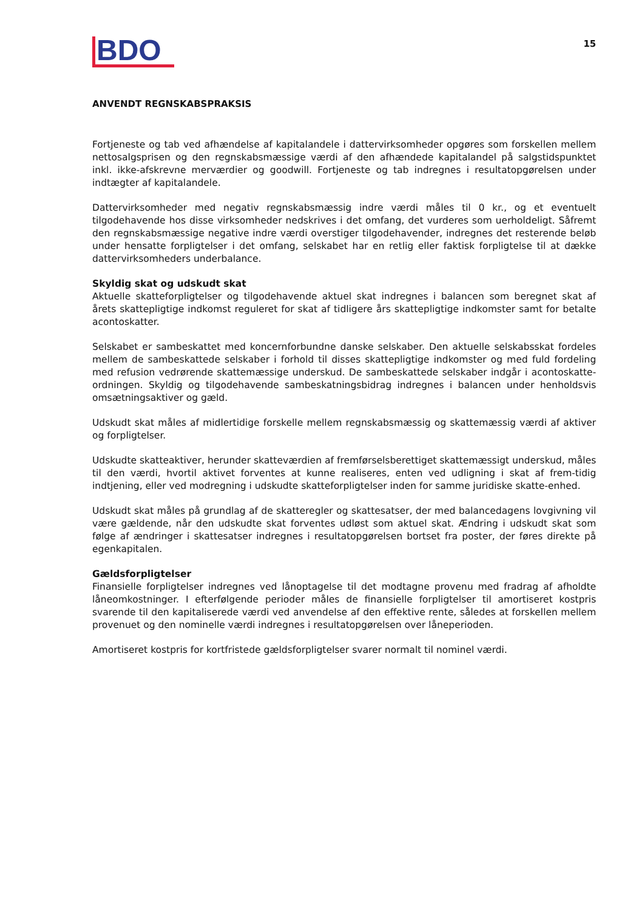BDO
15
ANVENDT REGNSKABSPRAKSIS
Fortjeneste og tab ved afhændelse af kapitalandele i dattervirksomheder opgøres som forskellen mellem nettosalgsprisen og den regnskabsmæssige værdi af den afhændede kapitalandel på salgstidspunktet inkl. ikke-afskrevne merværdier og goodwill. Fortjeneste og tab indregnes i resultatopgørelsen under indtægter af kapitalandele.
Dattervirksomheder med negativ regnskabsmæssig indre værdi måles til 0 kr., og et eventuelt tilgodehavende hos disse virksomheder nedskrives i det omfang, det vurderes som uerholdeligt. Såfremt den regnskabsmæssige negative indre værdi overstiger tilgodehavender, indregnes det resterende beløb under hensatte forpligtelser i det omfang, selskabet har en retlig eller faktisk forpligtelse til at dække dattervirksomheders underbalance.
Skyldig skat og udskudt skat
Aktuelle skatteforpligtelser og tilgodehavende aktuel skat indregnes i balancen som beregnet skat af årets skattepligtige indkomst reguleret for skat af tidligere års skattepligtige indkomster samt for betalte acontoskatter.
Selskabet er sambeskattet med koncernforbundne danske selskaber. Den aktuelle selskabsskat fordeles mellem de sambeskattede selskaber i forhold til disses skattepligtige indkomster og med fuld fordeling med refusion vedrørende skattemæssige underskud. De sambeskattede selskaber indgår i acontoskatte-ordningen. Skyldig og tilgodehavende sambeskatningsbidrag indregnes i balancen under henholdsvis omsætningsaktiver og gæld.
Udskudt skat måles af midlertidige forskelle mellem regnskabsmæssig og skattemæssig værdi af aktiver og forpligtelser.
Udskudte skatteaktiver, herunder skatteværdien af fremførselsberettiget skattemæssigt underskud, måles til den værdi, hvortil aktivet forventes at kunne realiseres, enten ved udligning i skat af frem-tidig indtjening, eller ved modregning i udskudte skatteforpligtelser inden for samme juridiske skatte-enhed.
Udskudt skat måles på grundlag af de skatteregler og skattesatser, der med balancedagens lovgivning vil være gældende, når den udskudte skat forventes udløst som aktuel skat. Ændring i udskudt skat som følge af ændringer i skattesatser indregnes i resultatopgørelsen bortset fra poster, der føres direkte på egenkapitalen.
Gældsforpligtelser
Finansielle forpligtelser indregnes ved lånoptagelse til det modtagne provenu med fradrag af afholdte låneomkostninger. I efterfølgende perioder måles de finansielle forpligtelser til amortiseret kostpris svarende til den kapitaliserede værdi ved anvendelse af den effektive rente, således at forskellen mellem provenuet og den nominelle værdi indregnes i resultatopgørelsen over låneperioden.
Amortiseret kostpris for kortfristede gældsforpligtelser svarer normalt til nominel værdi.